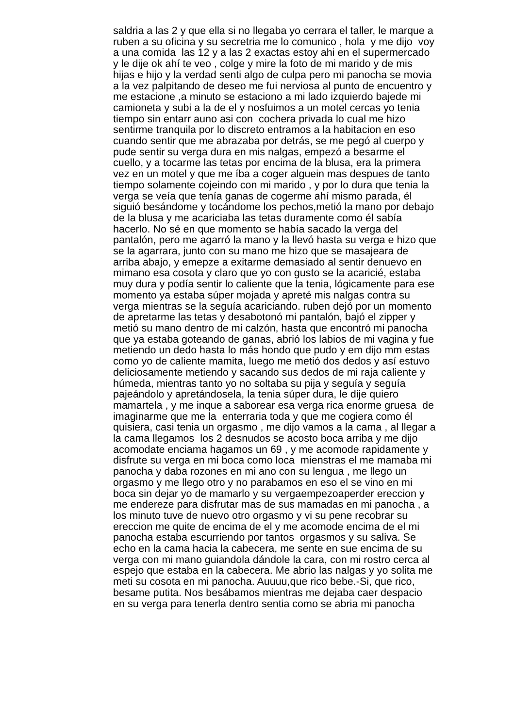saldria a las 2 y que ella si no llegaba yo cerrara el taller, le marque a
ruben a su oficina y su secretria me lo comunico , hola y me dijo voy
a una comida las 12 y a las 2 exactas estoy ahi en el supermercado
y le dije ok ahí te veo , colge y mire la foto de mi marido y de mis
hijas e hijo y la verdad senti algo de culpa pero mi panocha se movia
a la vez palpitando de deseo me fui nerviosa al punto de encuentro y
me estacione ,a minuto se estaciono a mi lado izquierdo bajede mi
camioneta y subi a la de el y nosfuimos a un motel cercas yo tenia
tiempo sin entarr auno asi con cochera privada lo cual me hizo
sentirme tranquila por lo discreto entramos a la habitacion en eso
cuando sentir que me abrazaba por detrás, se me pegó al cuerpo y
pude sentir su verga dura en mis nalgas, empezó a besarme el
cuello, y a tocarme las tetas por encima de la blusa, era la primera
vez en un motel y que me íba a coger alguein mas despues de tanto
tiempo solamente cojeindo con mi marido , y por lo dura que tenia la
verga se veía que tenía ganas de cogerme ahí mismo parada, él
siguió besándome y tocándome los pechos,metió la mano por debajo
de la blusa y me acariciaba las tetas duramente como él sabía
hacerlo. No sé en que momento se había sacado la verga del
pantalón, pero me agarró la mano y la llevó hasta su verga e hizo que
se la agarrara, junto con su mano me hizo que se masajeara de
arriba abajo, y emepze a exitarme demasiado al sentir denuevo en
mimano esa cosota y claro que yo con gusto se la acaricié, estaba
muy dura y podía sentir lo caliente que la tenia, lógicamente para ese
momento ya estaba súper mojada y apreté mis nalgas contra su
verga mientras se la seguía acariciando. ruben dejó por un momento
de apretarme las tetas y desabotonó mi pantalón, bajó el zipper y
metió su mano dentro de mi calzón, hasta que encontró mi panocha
que ya estaba goteando de ganas, abrió los labios de mi vagina y fue
metiendo un dedo hasta lo más hondo que pudo y em dijo mm estas
como yo de caliente mamita, luego me metió dos dedos y así estuvo
deliciosamente metiendo y sacando sus dedos de mi raja caliente y
húmeda, mientras tanto yo no soltaba su pija y seguía y seguía
pajeándolo y apretándosela, la tenia súper dura, le dije quiero
mamartela , y me inque a saborear esa verga rica enorme gruesa de
imaginarme que me la enterraria toda y que me cogiera como él
quisiera, casi tenia un orgasmo , me dijo vamos a la cama , al llegar a
la cama llegamos los 2 desnudos se acosto boca arriba y me dijo
acomodate enciama hagamos un 69 , y me acomode rapidamente y
disfrute su verga en mi boca como loca mienstras el me mamaba mi
panocha y daba rozones en mi ano con su lengua , me llego un
orgasmo y me llego otro y no parabamos en eso el se vino en mi
boca sin dejar yo de mamarlo y su vergaempezoaperder ereccion y
me endereze para disfrutar mas de sus mamadas en mi panocha , a
los minuto tuve de nuevo otro orgasmo y vi su pene recobrar su
ereccion me quite de encima de el y me acomode encima de el mi
panocha estaba escurriendo por tantos orgasmos y su saliva. Se
echo en la cama hacia la cabecera, me sente en sue encima de su
verga con mi mano guiandola dándole la cara, con mi rostro cerca al
espejo que estaba en la cabecera. Me abrio las nalgas y yo solita me
meti su cosota en mi panocha. Auuuu,que rico bebe.-Si, que rico,
besame putita. Nos besábamos mientras me dejaba caer despacio
en su verga para tenerla dentro sentia como se abria mi panocha